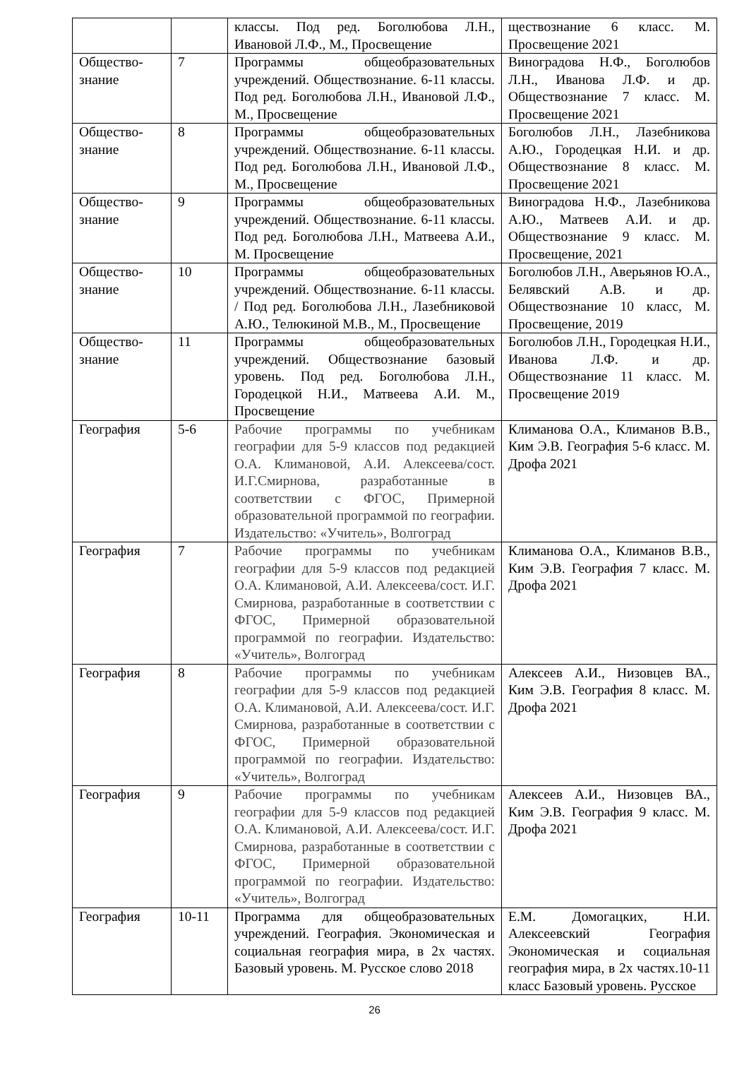| | | классы. Под ред. Боголюбова Л.Н., Ивановой Л.Ф., М., Просвещение | ществознание 6 класс. М. Просвещение 2021 |
| Общество-знание | 7 | Программы общеобразовательных учреждений. Обществознание. 6-11 классы. Под ред. Боголюбова Л.Н., Ивановой Л.Ф., М., Просвещение | Виноградова Н.Ф., Боголюбов Л.Н., Иванова Л.Ф. и др. Обществознание 7 класс. М. Просвещение 2021 |
| Общество-знание | 8 | Программы общеобразовательных учреждений. Обществознание. 6-11 классы. Под ред. Боголюбова Л.Н., Ивановой Л.Ф., М., Просвещение | Боголюбов Л.Н., Лазебникова А.Ю., Городецкая Н.И. и др. Обществознание 8 класс. М. Просвещение 2021 |
| Общество-знание | 9 | Программы общеобразовательных учреждений. Обществознание. 6-11 классы. Под ред. Боголюбова Л.Н., Матвеева А.И., М. Просвещение | Виноградова Н.Ф., Лазебникова А.Ю., Матвеев А.И. и др. Обществознание 9 класс. М. Просвещение, 2021 |
| Общество-знание | 10 | Программы общеобразовательных учреждений. Обществознание. 6-11 классы. / Под ред. Боголюбова Л.Н., Лазебниковой А.Ю., Телюкиной М.В., М., Просвещение | Боголюбов Л.Н., Аверьянов Ю.А., Белявский А.В. и др. Обществознание 10 класс, М. Просвещение, 2019 |
| Общество-знание | 11 | Программы общеобразовательных учреждений. Обществознание базовый уровень. Под ред. Боголюбова Л.Н., Городецкой Н.И., Матвеева А.И. М., Просвещение | Боголюбов Л.Н., Городецкая Н.И., Иванова Л.Ф. и др. Обществознание 11 класс. М. Просвещение 2019 |
| География | 5-6 | Рабочие программы по учебникам географии для 5-9 классов под редакцией О.А. Климановой, А.И. Алексеева/сост. И.Г.Смирнова, разработанные в соответствии с ФГОС, Примерной образовательной программой по географии. Издательство: «Учитель», Волгоград | Климанова О.А., Климанов В.В., Ким Э.В. География 5-6 класс. М. Дрофа 2021 |
| География | 7 | Рабочие программы по учебникам географии для 5-9 классов под редакцией О.А. Климановой, А.И. Алексеева/сост. И.Г. Смирнова, разработанные в соответствии с ФГОС, Примерной образовательной программой по географии. Издательство: «Учитель», Волгоград | Климанова О.А., Климанов В.В., Ким Э.В. География 7 класс. М. Дрофа 2021 |
| География | 8 | Рабочие программы по учебникам географии для 5-9 классов под редакцией О.А. Климановой, А.И. Алексеева/сост. И.Г. Смирнова, разработанные в соответствии с ФГОС, Примерной образовательной программой по географии. Издательство: «Учитель», Волгоград | Алексеев А.И., Низовцев ВА., Ким Э.В. География 8 класс. М. Дрофа 2021 |
| География | 9 | Рабочие программы по учебникам географии для 5-9 классов под редакцией О.А. Климановой, А.И. Алексеева/сост. И.Г. Смирнова, разработанные в соответствии с ФГОС, Примерной образовательной программой по географии. Издательство: «Учитель», Волгоград | Алексеев А.И., Низовцев ВА., Ким Э.В. География 9 класс. М. Дрофа 2021 |
| География | 10-11 | Программа для общеобразовательных учреждений. География. Экономическая и социальная география мира, в 2х частях. Базовый уровень. М. Русское слово 2018 | Е.М. Домогацких, Н.И. Алексеевский География Экономическая и социальная география мира, в 2х частях.10-11 класс Базовый уровень. Русское |
26